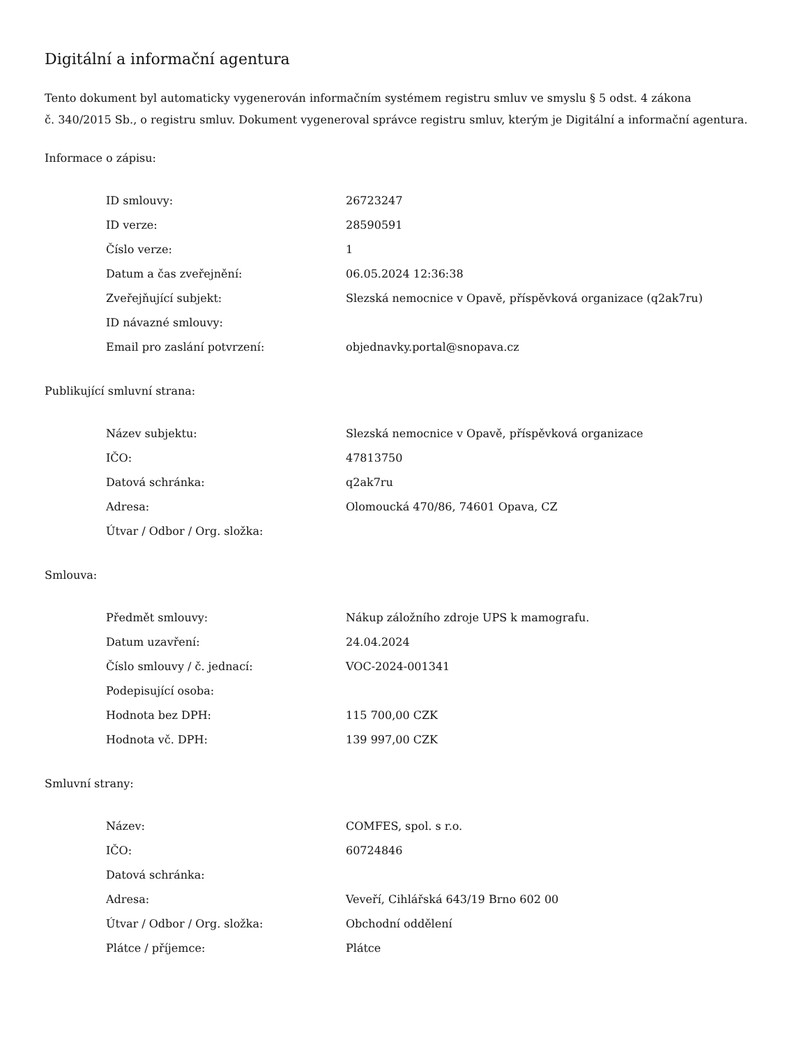Digitální a informační agentura
Tento dokument byl automaticky vygenerován informačním systémem registru smluv ve smyslu § 5 odst. 4 zákona
č. 340/2015 Sb., o registru smluv. Dokument vygeneroval správce registru smluv, kterým je Digitální a informační agentura.
Informace o zápisu:
| ID smlouvy: | 26723247 |
| ID verze: | 28590591 |
| Číslo verze: | 1 |
| Datum a čas zveřejnění: | 06.05.2024 12:36:38 |
| Zveřejňující subjekt: | Slezská nemocnice v Opavě, příspěvková organizace (q2ak7ru) |
| ID návazné smlouvy: | |
| Email pro zaslání potvrzení: | objednavky.portal@snopava.cz |
Publikující smluvní strana:
| Název subjektu: | Slezská nemocnice v Opavě, příspěvková organizace |
| IČO: | 47813750 |
| Datová schránka: | q2ak7ru |
| Adresa: | Olomoucká 470/86, 74601 Opava, CZ |
| Útvar / Odbor / Org. složka: | |
Smlouva:
| Předmět smlouvy: | Nákup záložního zdroje UPS k mamografu. |
| Datum uzavření: | 24.04.2024 |
| Číslo smlouvy / č. jednací: | VOC-2024-001341 |
| Podepisující osoba: | |
| Hodnota bez DPH: | 115 700,00 CZK |
| Hodnota vč. DPH: | 139 997,00 CZK |
Smluvní strany:
| Název: | COMFES, spol. s r.o. |
| IČO: | 60724846 |
| Datová schránka: | |
| Adresa: | Veveří, Cihlářská 643/19 Brno 602 00 |
| Útvar / Odbor / Org. složka: | Obchodní oddělení |
| Plátce / příjemce: | Plátce |